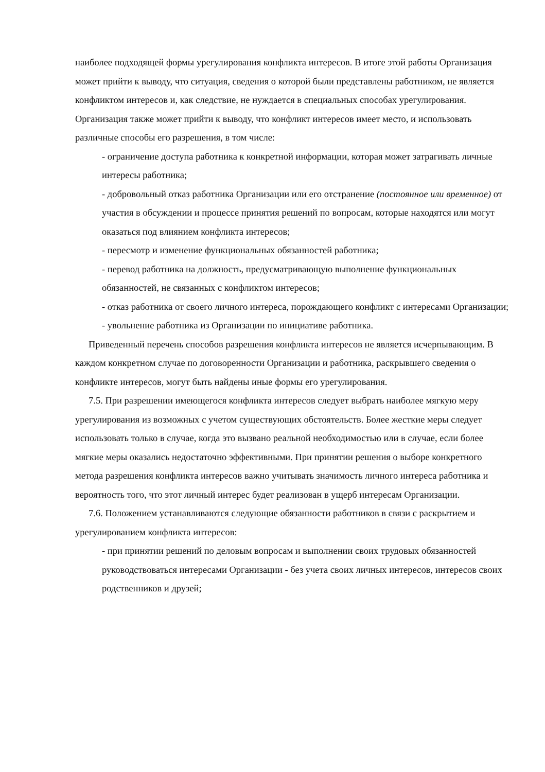наиболее подходящей формы урегулирования конфликта интересов. В итоге этой работы Организация может прийти к выводу, что ситуация, сведения о которой были представлены работником, не является конфликтом интересов и, как следствие, не нуждается в специальных способах урегулирования. Организация также может прийти к выводу, что конфликт интересов имеет место, и использовать различные способы его разрешения, в том числе:
- ограничение доступа работника к конкретной информации, которая может затрагивать личные интересы работника;
- добровольный отказ работника Организации или его отстранение (постоянное или временное) от участия в обсуждении и процессе принятия решений по вопросам, которые находятся или могут оказаться под влиянием конфликта интересов;
- пересмотр и изменение функциональных обязанностей работника;
- перевод работника на должность, предусматривающую выполнение функциональных обязанностей, не связанных с конфликтом интересов;
- отказ работника от своего личного интереса, порождающего конфликт с интересами Организации;
- увольнение работника из Организации по инициативе работника.
Приведенный перечень способов разрешения конфликта интересов не является исчерпывающим. В каждом конкретном случае по договоренности Организации и работника, раскрывшего сведения о конфликте интересов, могут быть найдены иные формы его урегулирования.
7.5. При разрешении имеющегося конфликта интересов следует выбрать наиболее мягкую меру урегулирования из возможных с учетом существующих обстоятельств. Более жесткие меры следует использовать только в случае, когда это вызвано реальной необходимостью или в случае, если более мягкие меры оказались недостаточно эффективными. При принятии решения о выборе конкретного метода разрешения конфликта интересов важно учитывать значимость личного интереса работника и вероятность того, что этот личный интерес будет реализован в ущерб интересам Организации.
7.6. Положением устанавливаются следующие обязанности работников в связи с раскрытием и урегулированием конфликта интересов:
- при принятии решений по деловым вопросам и выполнении своих трудовых обязанностей руководствоваться интересами Организации - без учета своих личных интересов, интересов своих родственников и друзей;